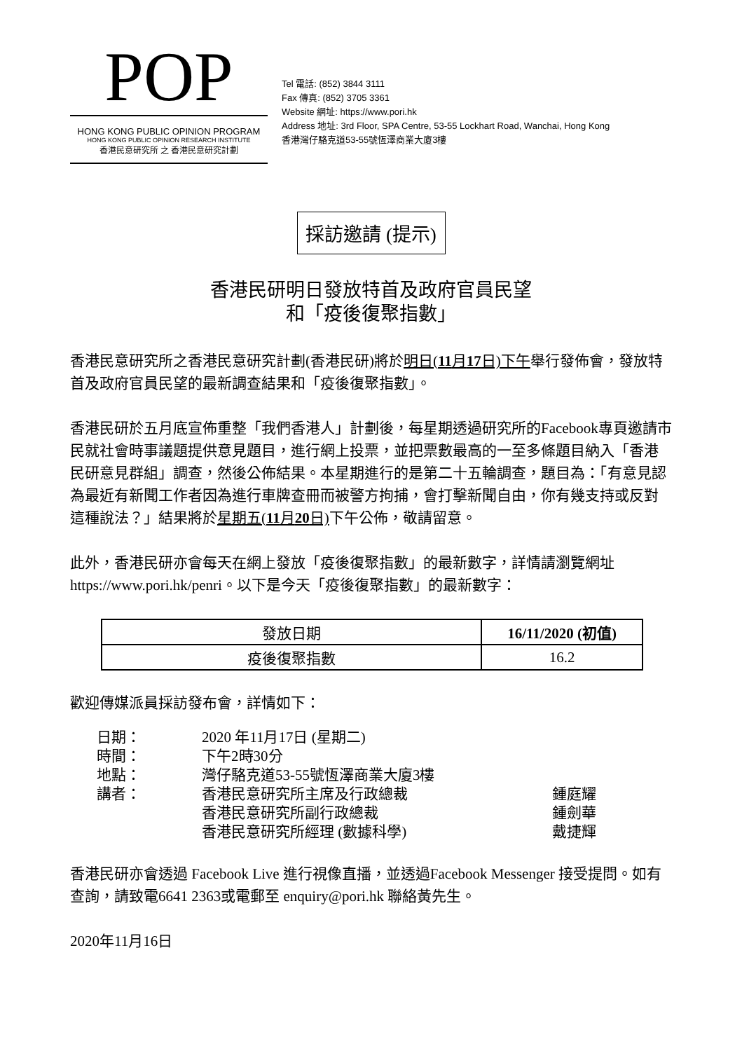POP
HONG KONG PUBLIC OPINION PROGRAM
HONG KONG PUBLIC OPINION RESEARCH INSTITUTE
香港民意研究所 之 香港民意研究計劃
Tel 電話: (852) 3844 3111
Fax 傳真: (852) 3705 3361
Website 網址: https://www.pori.hk
Address 地址: 3rd Floor, SPA Centre, 53-55 Lockhart Road, Wanchai, Hong Kong
香港灣仔駱克道53-55號恆澤商業大廈3樓
採訪邀請 (提示)
香港民研明日發放特首及政府官員民望
和「疫後復聚指數」
香港民意研究所之香港民意研究計劃(香港民研)將於明日(11月17日)下午舉行發佈會，發放特首及政府官員民望的最新調查結果和「疫後復聚指數」。
香港民研於五月底宣佈重整「我們香港人」計劃後，每星期透過研究所的Facebook專頁邀請市民就社會時事議題提供意見題目，進行網上投票，並把票數最高的一至多條題目納入「香港民研意見群組」調查，然後公佈結果。本星期進行的是第二十五輪調查，題目為：「有意見認為最近有新聞工作者因為進行車牌查冊而被警方拘捕，會打擊新聞自由，你有幾支持或反對這種說法？」結果將於星期五(11月20日) 下午公佈，敬請留意。
此外，香港民研亦會每天在網上發放「疫後復聚指數」的最新數字，詳情請瀏覽網址https://www.pori.hk/penri。以下是今天「疫後復聚指數」的最新數字：
| 發放日期 | 16/11/2020 (初值) |
| 疫後復聚指數 | 16.2 |
歡迎傳媒派員採訪發布會，詳情如下：
| 日期： | 2020 年11月17日 (星期二) | |
| 時間： | 下午2時30分 | |
| 地點： | 灣仔駱克道53-55號恆澤商業大廈3樓 | |
| 講者： | 香港民意研究所主席及行政總裁 | 鍾庭耀 |
| | 香港民意研究所副行政總裁 | 鍾劍華 |
| | 香港民意研究所經理 (數據科學) | 戴捷輝 |
香港民研亦會透過 Facebook Live 進行視像直播，並透過Facebook Messenger 接受提問。如有查詢，請致電6641 2363或電郵至 enquiry@pori.hk 聯絡黃先生。
2020年11月16日